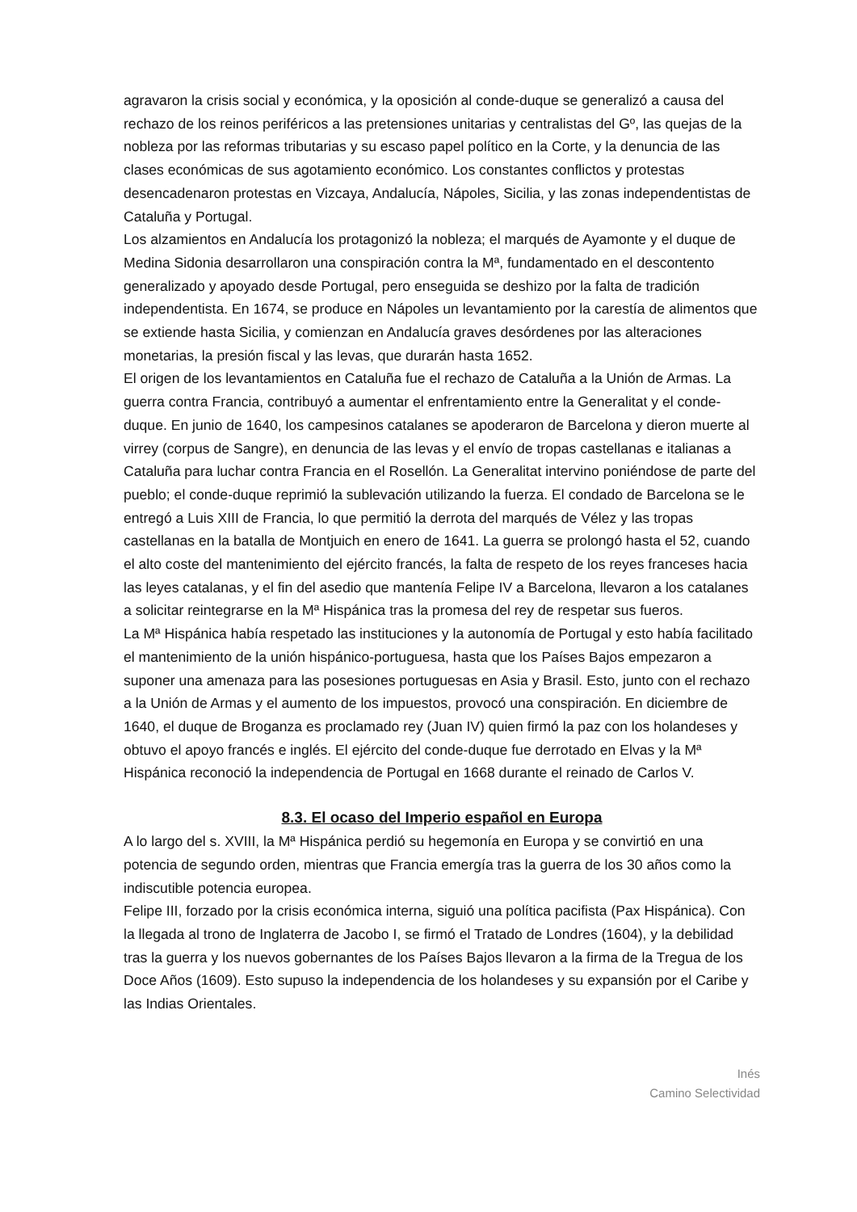agravaron la crisis social y económica, y la oposición al conde-duque se generalizó a causa del rechazo de los reinos periféricos a las pretensiones unitarias y centralistas del Gº, las quejas de la nobleza por las reformas tributarias y su escaso papel político en la Corte, y la denuncia de las clases económicas de sus agotamiento económico. Los constantes conflictos y protestas desencadenaron protestas en Vizcaya, Andalucía, Nápoles, Sicilia, y las zonas independentistas de Cataluña y Portugal.
Los alzamientos en Andalucía los protagonizó la nobleza; el marqués de Ayamonte y el duque de Medina Sidonia desarrollaron una conspiración contra la Mª, fundamentado en el descontento generalizado y apoyado desde Portugal, pero enseguida se deshizo por la falta de tradición independentista. En 1674, se produce en Nápoles un levantamiento por la carestía de alimentos que se extiende hasta Sicilia, y comienzan en Andalucía graves desórdenes por las alteraciones monetarias, la presión fiscal y las levas, que durarán hasta 1652.
El origen de los levantamientos en Cataluña fue el rechazo de Cataluña a la Unión de Armas. La guerra contra Francia, contribuyó a aumentar el enfrentamiento entre la Generalitat y el conde-duque. En junio de 1640, los campesinos catalanes se apoderaron de Barcelona y dieron muerte al virrey (corpus de Sangre), en denuncia de las levas y el envío de tropas castellanas e italianas a Cataluña para luchar contra Francia en el Rosellón. La Generalitat intervino poniéndose de parte del pueblo; el conde-duque reprimió la sublevación utilizando la fuerza. El condado de Barcelona se le entregó a Luis XIII de Francia, lo que permitió la derrota del marqués de Vélez y las tropas castellanas en la batalla de Montjuich en enero de 1641. La guerra se prolongó hasta el 52, cuando el alto coste del mantenimiento del ejército francés, la falta de respeto de los reyes franceses hacia las leyes catalanas, y el fin del asedio que mantenía Felipe IV a Barcelona, llevaron a los catalanes a solicitar reintegrarse en la Mª Hispánica tras la promesa del rey de respetar sus fueros.
La Mª Hispánica había respetado las instituciones y la autonomía de Portugal y esto había facilitado el mantenimiento de la unión hispánico-portuguesa, hasta que los Países Bajos empezaron a suponer una amenaza para las posesiones portuguesas en Asia y Brasil. Esto, junto con el rechazo a la Unión de Armas y el aumento de los impuestos, provocó una conspiración. En diciembre de 1640, el duque de Broganza es proclamado rey (Juan IV) quien firmó la paz con los holandeses y obtuvo el apoyo francés e inglés. El ejército del conde-duque fue derrotado en Elvas y la Mª Hispánica reconoció la independencia de Portugal en 1668 durante el reinado de Carlos V.
8.3. El ocaso del Imperio español en Europa
A lo largo del s. XVIII, la Mª Hispánica perdió su hegemonía en Europa y se convirtió en una potencia de segundo orden, mientras que Francia emergía tras la guerra de los 30 años como la indiscutible potencia europea.
Felipe III, forzado por la crisis económica interna, siguió una política pacifista (Pax Hispánica). Con la llegada al trono de Inglaterra de Jacobo I, se firmó el Tratado de Londres (1604), y la debilidad tras la guerra y los nuevos gobernantes de los Países Bajos llevaron a la firma de la Tregua de los Doce Años (1609). Esto supuso la independencia de los holandeses y su expansión por el Caribe y las Indias Orientales.
Inés
Camino Selectividad